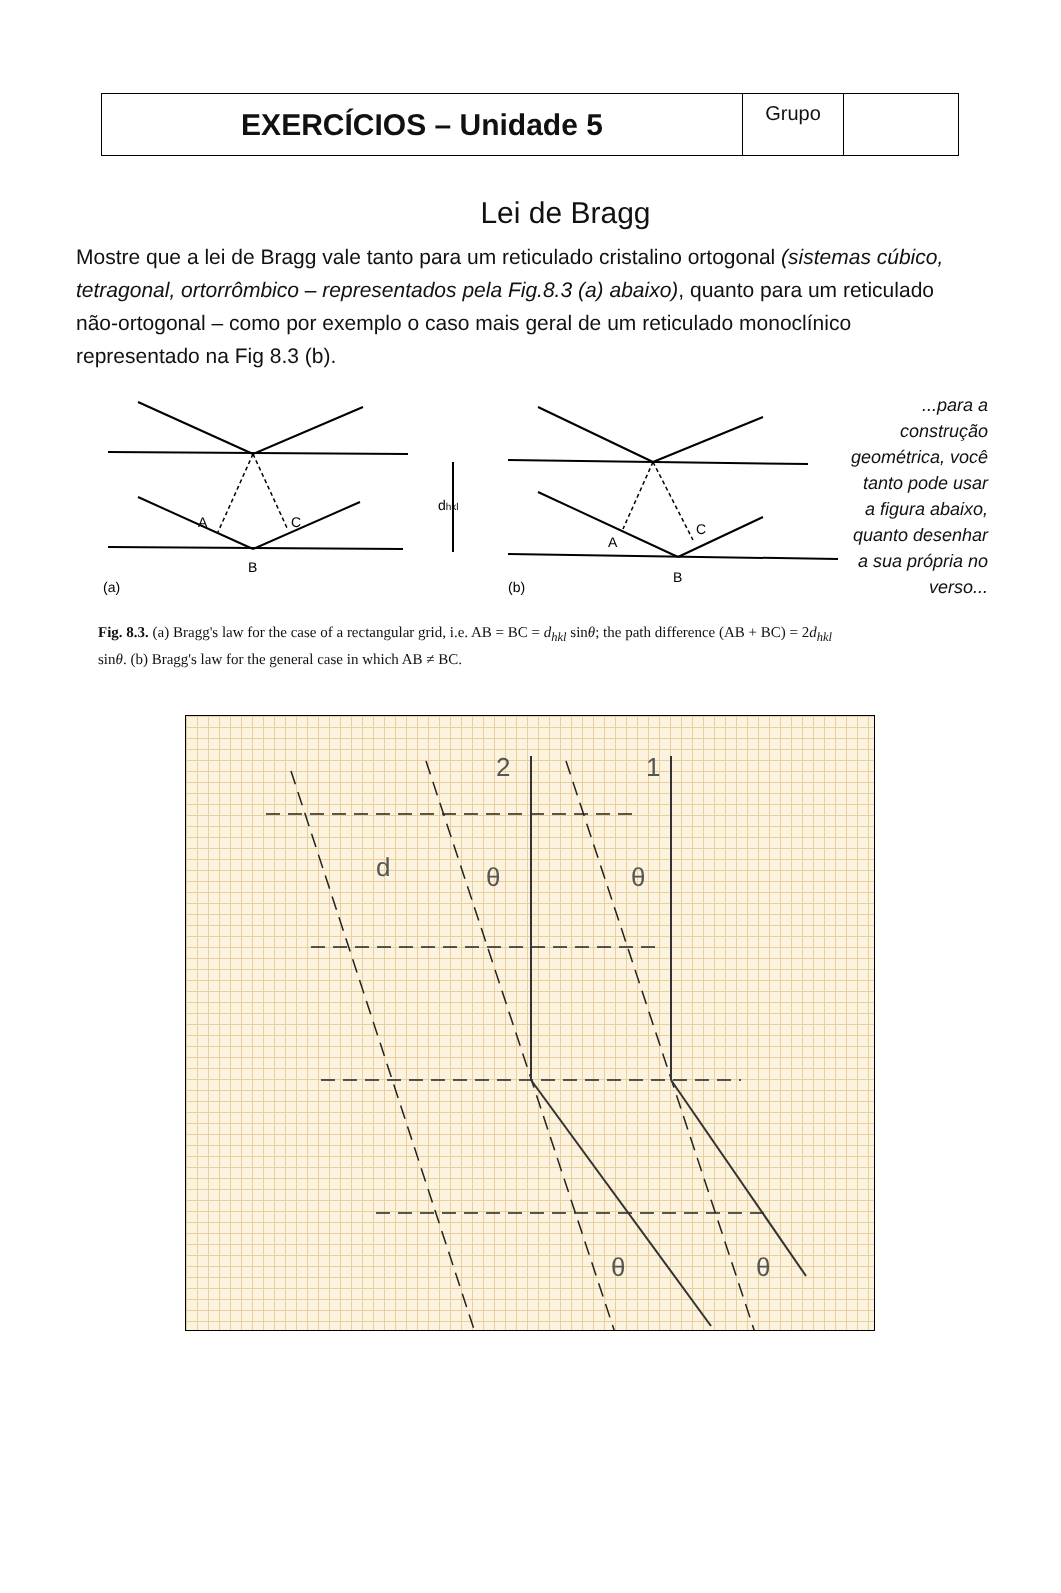| EXERCÍCIOS – Unidade 5 | Grupo | |
Lei de Bragg
Mostre que a lei de Bragg vale tanto para um reticulado cristalino ortogonal (sistemas cúbico, tetragonal, ortorrômbico – representados pela Fig.8.3 (a) abaixo), quanto para um reticulado não-ortogonal – como por exemplo o caso mais geral de um reticulado monoclínico representado na Fig 8.3 (b).
A
C
B
(a)
A
C
B
(b)
dhkl
Fig. 8.3. (a) Bragg's law for the case of a rectangular grid, i.e. AB = BC = d<sub>hkl</sub> sinθ; the path difference (AB + BC) = 2d<sub>hkl</sub> sinθ. (b) Bragg's law for the general case in which AB ≠ BC.
...para a construção geométrica, você tanto pode usar a figura abaixo, quanto desenhar a sua própria no verso...
2
1
d
θ
θ
θ
θ